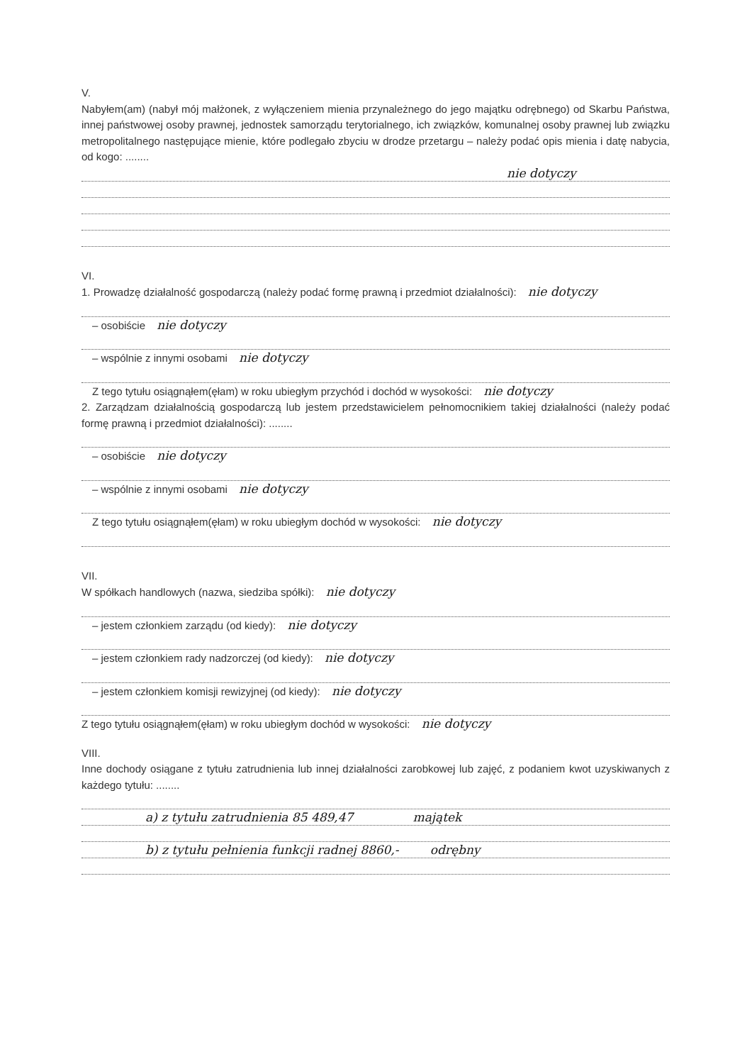V.
Nabyłem(am) (nabył mój małżonek, z wyłączeniem mienia przynależnego do jego majątku odrębnego) od Skarbu Państwa, innej państwowej osoby prawnej, jednostek samorządu terytorialnego, ich związków, komunalnej osoby prawnej lub związku metropolitalnego następujące mienie, które podlegało zbyciu w drodze przetargu – należy podać opis mienia i datę nabycia, od kogo: ........
nie dotyczy
VI.
1. Prowadzę działalność gospodarczą (należy podać formę prawną i przedmiot działalności): nie dotyczy
– osobiście nie dotyczy
– wspólnie z innymi osobami nie dotyczy
Z tego tytułu osiągnąłem(ęłam) w roku ubiegłym przychód i dochód w wysokości: nie dotyczy
2. Zarządzam działalnością gospodarczą lub jestem przedstawicielem pełnomocnikiem takiej działalności (należy podać formę prawną i przedmiot działalności): ........
– osobiście nie dotyczy
– wspólnie z innymi osobami nie dotyczy
Z tego tytułu osiągnąłem(ęłam) w roku ubiegłym dochód w wysokości: nie dotyczy
VII.
W spółkach handlowych (nazwa, siedziba spółki): nie dotyczy
– jestem członkiem zarządu (od kiedy): nie dotyczy
– jestem członkiem rady nadzorczej (od kiedy): nie dotyczy
– jestem członkiem komisji rewizyjnej (od kiedy): nie dotyczy
Z tego tytułu osiągnąłem(ęłam) w roku ubiegłym dochód w wysokości: nie dotyczy
VIII.
Inne dochody osiągane z tytułu zatrudnienia lub innej działalności zarobkowej lub zajęć, z podaniem kwot uzyskiwanych z każdego tytułu: ........
a) z tytułu zatrudnienia 85 489,47 majątek
b) z tytułu pełnienia funkcji radnej 8860,- odrębny